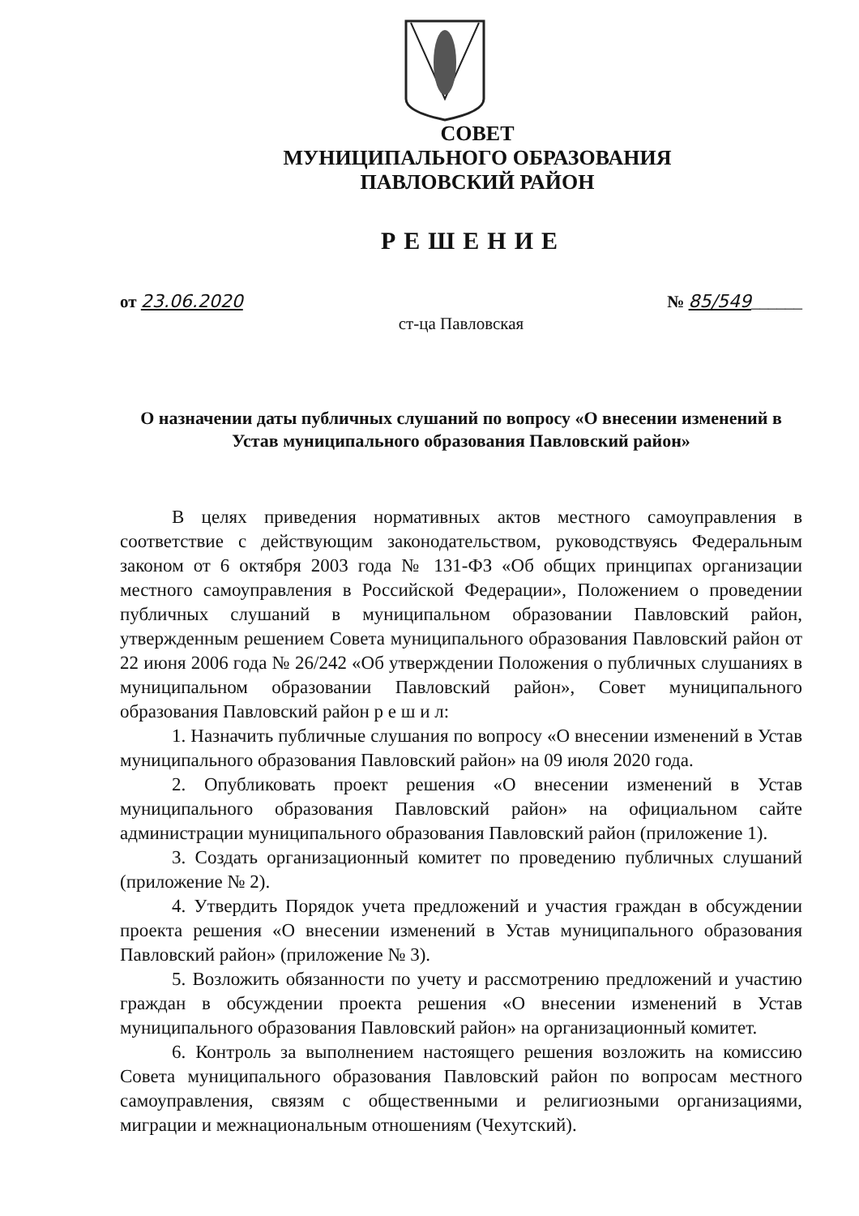СОВЕТ
МУНИЦИПАЛЬНОГО ОБРАЗОВАНИЯ
ПАВЛОВСКИЙ РАЙОН
РЕШЕНИЕ
от 23.06.2020 № 85/549______
ст-ца Павловская
О назначении даты публичных слушаний по вопросу «О внесении изменений в Устав муниципального образования Павловский район»
В целях приведения нормативных актов местного самоуправления в соответствие с действующим законодательством, руководствуясь Федеральным законом от 6 октября 2003 года № 131-ФЗ «Об общих принципах организации местного самоуправления в Российской Федерации», Положением о проведении публичных слушаний в муниципальном образовании Павловский район, утвержденным решением Совета муниципального образования Павловский район от 22 июня 2006 года № 26/242 «Об утверждении Положения о публичных слушаниях в муниципальном образовании Павловский район», Совет муниципального образования Павловский район р е ш и л:
1. Назначить публичные слушания по вопросу «О внесении изменений в Устав муниципального образования Павловский район» на 09 июля 2020 года.
2. Опубликовать проект решения «О внесении изменений в Устав муниципального образования Павловский район» на официальном сайте администрации муниципального образования Павловский район (приложение 1).
3. Создать организационный комитет по проведению публичных слушаний (приложение № 2).
4. Утвердить Порядок учета предложений и участия граждан в обсуждении проекта решения «О внесении изменений в Устав муниципального образования Павловский район» (приложение № 3).
5. Возложить обязанности по учету и рассмотрению предложений и участию граждан в обсуждении проекта решения «О внесении изменений в Устав муниципального образования Павловский район» на организационный комитет.
6. Контроль за выполнением настоящего решения возложить на комиссию Совета муниципального образования Павловский район по вопросам местного самоуправления, связям с общественными и религиозными организациями, миграции и межнациональным отношениям (Чехутский).